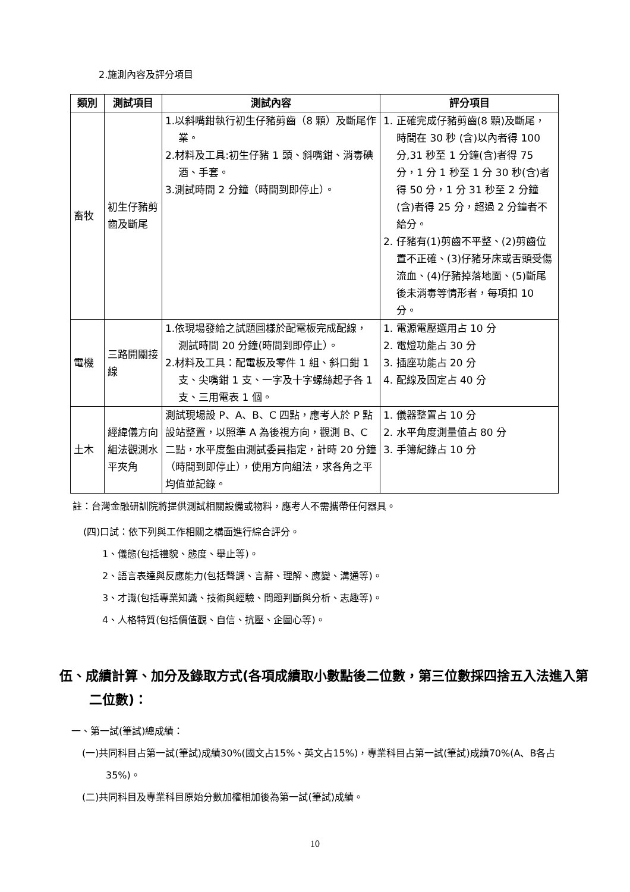2.施測內容及評分項目
| 類別 | 測試項目 | 測試內容 | 評分項目 |
| --- | --- | --- | --- |
| 畜牧 | 初生仔豬剪齒及斷尾 | 1.以斜嘴鉗執行初生仔豬剪齒（8 顆）及斷尾作業。 2.材料及工具:初生仔豬 1 頭、斜嘴鉗、消毒碘酒、手套。 3.測試時間 2 分鐘（時間到即停止）。 | 1. 正確完成仔豬剪齒(8 顆)及斷尾，時間在 30 秒 (含)以內者得 100 分,31 秒至 1 分鐘(含)者得 75 分，1 分 1 秒至 1 分 30 秒(含)者得 50 分，1 分 31 秒至 2 分鐘(含)者得 25 分，超過 2 分鐘者不給分。 2. 仔豬有(1)剪齒不平整、(2)剪齒位置不正確、(3)仔豬牙床或舌頭受傷流血、(4)仔豬掉落地面、(5)斷尾後未消毒等情形者，每項扣 10 分。 |
| 電機 | 三路開關接線 | 1.依現場發給之試題圖樣於配電板完成配線，測試時間 20 分鐘(時間到即停止）。 2.材料及工具：配電板及零件 1 組、斜口鉗 1 支、尖嘴鉗 1 支、一字及十字螺絲起子各 1 支、三用電表 1 個。 | 1. 電源電壓選用占 10 分 2. 電燈功能占 30 分 3. 插座功能占 20 分 4. 配線及固定占 40 分 |
| 土木 | 經緯儀方向組法觀測水平夾角 | 測試現場設 P、A、B、C 四點，應考人於 P 點設站整置，以照準 A 為後視方向，觀測 B、C 二點，水平度盤由測試委員指定，計時 20 分鐘（時間到即停止），使用方向組法，求各角之平均值並記錄。 | 1. 儀器整置占 10 分 2. 水平角度測量值占 80 分 3. 手簿紀錄占 10 分 |
註：台灣金融研訓院將提供測試相關設備或物料，應考人不需攜帶任何器具。
(四)口試：依下列與工作相關之構面進行綜合評分。
1、儀態(包括禮貌、態度、舉止等)。
2、語言表達與反應能力(包括聲調、言辭、理解、應變、溝通等)。
3、才識(包括專業知識、技術與經驗、問題判斷與分析、志趣等)。
4、人格特質(包括價值觀、自信、抗壓、企圖心等)。
伍、成績計算、加分及錄取方式(各項成績取小數點後二位數，第三位數採四捨五入法進入第二位數)：
一、第一試(筆試)總成績：
(一)共同科目占第一試(筆試)成績30%(國文占15%、英文占15%)，專業科目占第一試(筆試)成績70%(A、B各占35%)。
(二)共同科目及專業科目原始分數加權相加後為第一試(筆試)成績。
10